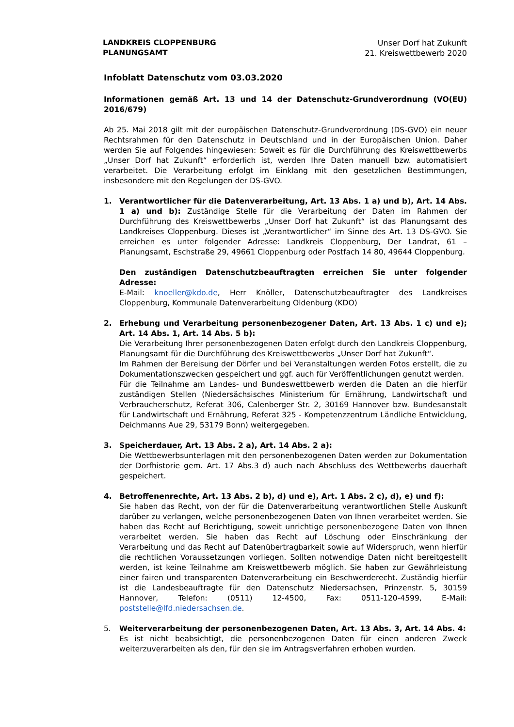LANDKREIS CLOPPENBURG
PLANUNGSAMT
Unser Dorf hat Zukunft
21. Kreiswettbewerb 2020
Infoblatt Datenschutz vom 03.03.2020
Informationen gemäß Art. 13 und 14 der Datenschutz-Grundverordnung (VO(EU) 2016/679)
Ab 25. Mai 2018 gilt mit der europäischen Datenschutz-Grundverordnung (DS-GVO) ein neuer Rechtsrahmen für den Datenschutz in Deutschland und in der Europäischen Union. Daher werden Sie auf Folgendes hingewiesen: Soweit es für die Durchführung des Kreiswettbewerbs „Unser Dorf hat Zukunft“ erforderlich ist, werden Ihre Daten manuell bzw. automatisiert verarbeitet. Die Verarbeitung erfolgt im Einklang mit den gesetzlichen Bestimmungen, insbesondere mit den Regelungen der DS-GVO.
1. Verantwortlicher für die Datenverarbeitung, Art. 13 Abs. 1 a) und b), Art. 14 Abs. 1 a) und b): Zuständige Stelle für die Verarbeitung der Daten im Rahmen der Durchführung des Kreiswettbewerbs „Unser Dorf hat Zukunft“ ist das Planungsamt des Landkreises Cloppenburg. Dieses ist „Verantwortlicher“ im Sinne des Art. 13 DS-GVO. Sie erreichen es unter folgender Adresse: Landkreis Cloppenburg, Der Landrat, 61 – Planungsamt, Eschstraße 29, 49661 Cloppenburg oder Postfach 14 80, 49644 Cloppenburg.
Den zuständigen Datenschutzbeauftragten erreichen Sie unter folgender Adresse:
E-Mail: knoeller@kdo.de, Herr Knöller, Datenschutzbeauftragter des Landkreises Cloppenburg, Kommunale Datenverarbeitung Oldenburg (KDO)
2. Erhebung und Verarbeitung personenbezogener Daten, Art. 13 Abs. 1 c) und e); Art. 14 Abs. 1, Art. 14 Abs. 5 b):
Die Verarbeitung Ihrer personenbezogenen Daten erfolgt durch den Landkreis Cloppenburg, Planungsamt für die Durchführung des Kreiswettbewerbs „Unser Dorf hat Zukunft“.
Im Rahmen der Bereisung der Dörfer und bei Veranstaltungen werden Fotos erstellt, die zu Dokumentationszwecken gespeichert und ggf. auch für Veröffentlichungen genutzt werden.
Für die Teilnahme am Landes- und Bundeswettbewerb werden die Daten an die hierfür zuständigen Stellen (Niedersächsisches Ministerium für Ernährung, Landwirtschaft und Verbraucherschutz, Referat 306, Calenberger Str. 2, 30169 Hannover bzw. Bundesanstalt für Landwirtschaft und Ernährung, Referat 325 - Kompetenzzentrum Ländliche Entwicklung, Deichmanns Aue 29, 53179 Bonn) weitergegeben.
3. Speicherdauer, Art. 13 Abs. 2 a), Art. 14 Abs. 2 a):
Die Wettbewerbsunterlagen mit den personenbezogenen Daten werden zur Dokumentation der Dorfhistorie gem. Art. 17 Abs.3 d) auch nach Abschluss des Wettbewerbs dauerhaft gespeichert.
4. Betroffenenrechte, Art. 13 Abs. 2 b), d) und e), Art. 1 Abs. 2 c), d), e) und f):
Sie haben das Recht, von der für die Datenverarbeitung verantwortlichen Stelle Auskunft darüber zu verlangen, welche personenbezogenen Daten von Ihnen verarbeitet werden. Sie haben das Recht auf Berichtigung, soweit unrichtige personenbezogene Daten von Ihnen verarbeitet werden. Sie haben das Recht auf Löschung oder Einschränkung der Verarbeitung und das Recht auf Datenübertragbarkeit sowie auf Widerspruch, wenn hierfür die rechtlichen Voraussetzungen vorliegen. Sollten notwendige Daten nicht bereitgestellt werden, ist keine Teilnahme am Kreiswettbewerb möglich. Sie haben zur Gewährleistung einer fairen und transparenten Datenverarbeitung ein Beschwerderecht. Zuständig hierfür ist die Landesbeauftragte für den Datenschutz Niedersachsen, Prinzenstr. 5, 30159 Hannover, Telefon: (0511) 12-4500, Fax: 0511-120-4599, E-Mail: poststelle@lfd.niedersachsen.de.
5. Weiterverarbeitung der personenbezogenen Daten, Art. 13 Abs. 3, Art. 14 Abs. 4:
Es ist nicht beabsichtigt, die personenbezogenen Daten für einen anderen Zweck weiterzuverarbeiten als den, für den sie im Antragsverfahren erhoben wurden.